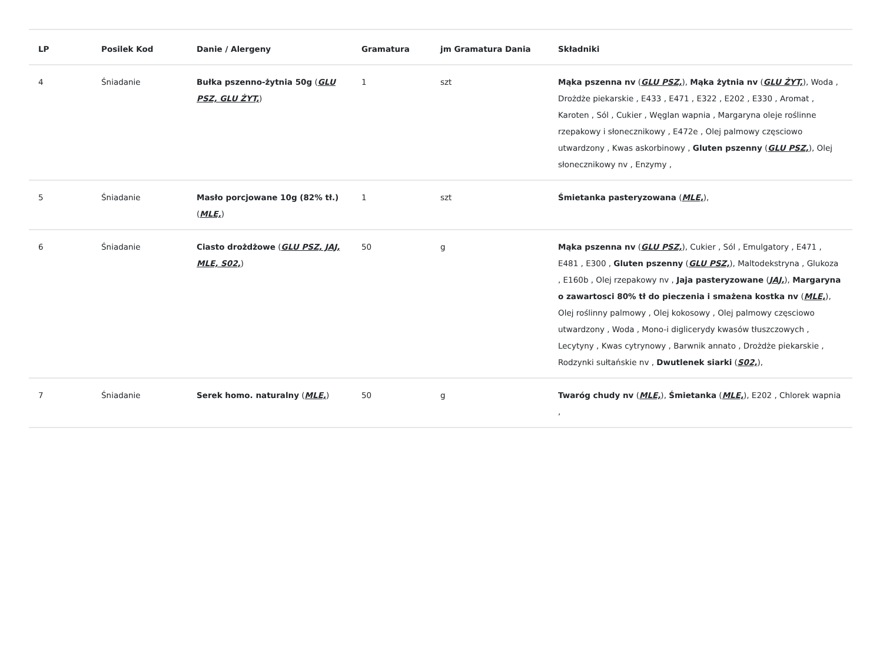| LP | Posilek Kod | Danie / Alergeny | Gramatura | jm Gramatura Dania | Składniki |
| --- | --- | --- | --- | --- | --- |
| 4 | Śniadanie | Bułka pszenno-żytnia 50g ( GLU PSZ, GLU ŻYT, ) | 1 | szt | Mąka pszenna nv ( GLU PSZ, ), Mąka żytnia nv ( GLU ŻYT, ), Woda , Drożdże piekarskie , E433 , E471 , E322 , E202 , E330 , Aromat , Karoten , Sól , Cukier , Węglan wapnia , Margaryna oleje roślinne rzepakowy i słonecznikowy , E472e , Olej palmowy częsciowo utwardzony , Kwas askorbinowy , Gluten pszenny ( GLU PSZ, ), Olej słonecznikowy nv , Enzymy , |
| 5 | Śniadanie | Masło porcjowane 10g (82% tł.) ( MLE, ) | 1 | szt | Śmietanka pasteryzowana ( MLE, ), |
| 6 | Śniadanie | Ciasto drożdżowe ( GLU PSZ, JAJ, MLE, S02, ) | 50 | g | Mąka pszenna nv ( GLU PSZ, ), Cukier , Sól , Emulgatory , E471 , E481 , E300 , Gluten pszenny ( GLU PSZ, ), Maltodekstryna , Glukoza , E160b , Olej rzepakowy nv , Jaja pasteryzowane ( JAJ, ), Margaryna o zawartosci 80% tł do pieczenia i smażena kostka nv ( MLE, ), Olej roślinny palmowy , Olej kokosowy , Olej palmowy częsciowo utwardzony , Woda , Mono-i diglicerydy kwasów tłuszczowych , Lecytyny , Kwas cytrynowy , Barwnik annato , Drożdże piekarskie , Rodzynki sułtańskie nv , Dwutlenek siarki ( S02, ), |
| 7 | Śniadanie | Serek homo. naturalny ( MLE, ) | 50 | g | Twaróg chudy nv ( MLE, ), Śmietanka ( MLE, ), E202 , Chlorek wapnia , |